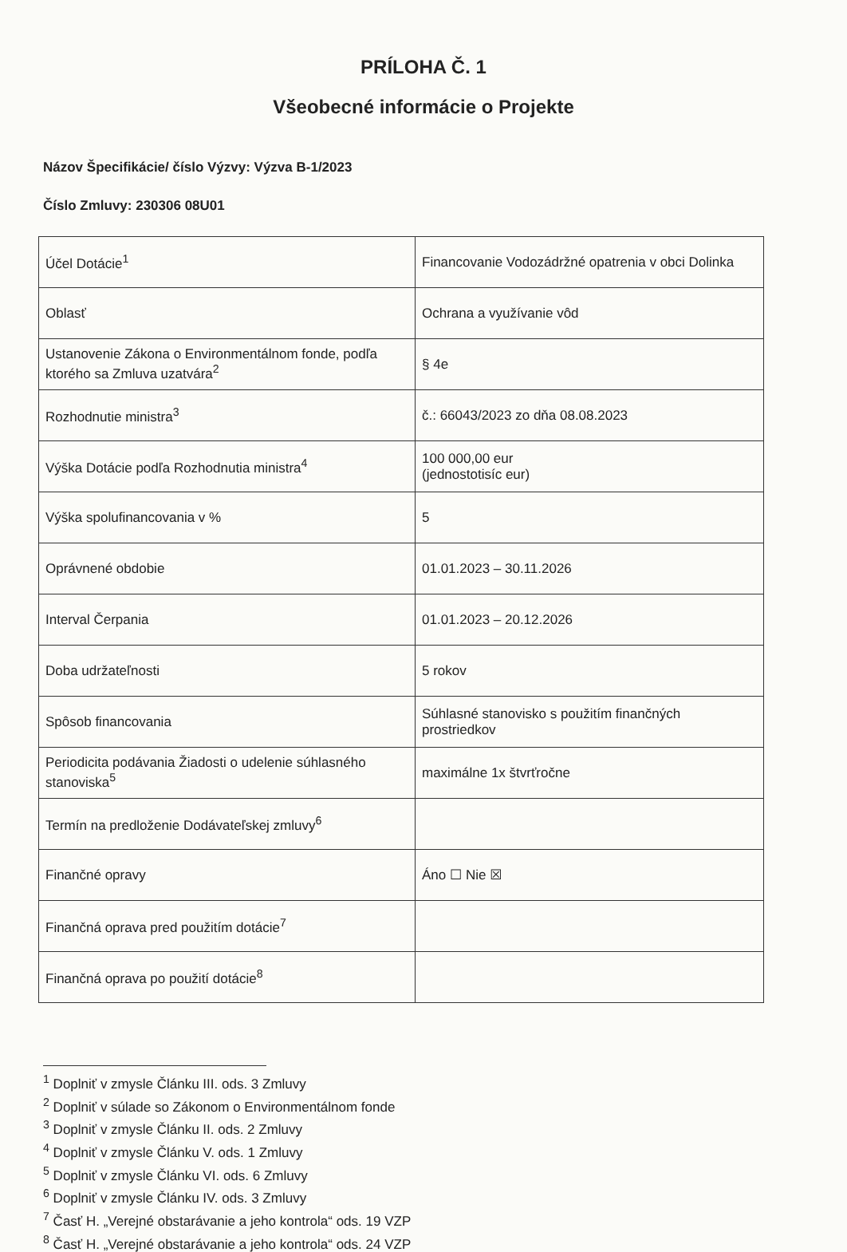PRÍLOHA Č. 1
Všeobecné informácie o Projekte
Názov Špecifikácie/ číslo Výzvy: Výzva B-1/2023
Číslo Zmluvy: 230306 08U01
| Účel Dotácie<sup>1</sup> | Financovanie Vodozádržné opatrenia v obci Dolinka |
| Oblasť | Ochrana a využívanie vôd |
| Ustanovenie Zákona o Environmentálnom fonde, podľa ktorého sa Zmluva uzatvára<sup>2</sup> | § 4e |
| Rozhodnutie ministra<sup>3</sup> | č.: 66043/2023 zo dňa 08.08.2023 |
| Výška Dotácie podľa Rozhodnutia ministra<sup>4</sup> | 100 000,00 eur (jednostotisíc eur) |
| Výška spolufinancovania v % | 5 |
| Oprávnené obdobie | 01.01.2023 – 30.11.2026 |
| Interval Čerpania | 01.01.2023 – 20.12.2026 |
| Doba udržateľnosti | 5 rokov |
| Spôsob financovania | Súhlasné stanovisko s použitím finančných prostriedkov |
| Periodicita podávania Žiadosti o udelenie súhlasného stanoviska<sup>5</sup> | maximálne 1x štvrťročne |
| Termín na predloženie Dodávateľskej zmluvy<sup>6</sup> | |
| Finančné opravy | Áno ☐ Nie ☒ |
| Finančná oprava pred použitím dotácie<sup>7</sup> | |
| Finančná oprava po použití dotácie<sup>8</sup> | |
<sup>1</sup> Doplniť v zmysle Článku III. ods. 3 Zmluvy
<sup>2</sup> Doplniť v súlade so Zákonom o Environmentálnom fonde
<sup>3</sup> Doplniť v zmysle Článku II. ods. 2 Zmluvy
<sup>4</sup> Doplniť v zmysle Článku V. ods. 1 Zmluvy
<sup>5</sup> Doplniť v zmysle Článku VI. ods. 6 Zmluvy
<sup>6</sup> Doplniť v zmysle Článku IV. ods. 3 Zmluvy
<sup>7</sup> Časť H. „Verejné obstarávanie a jeho kontrola“ ods. 19 VZP
<sup>8</sup> Časť H. „Verejné obstarávanie a jeho kontrola“ ods. 24 VZP